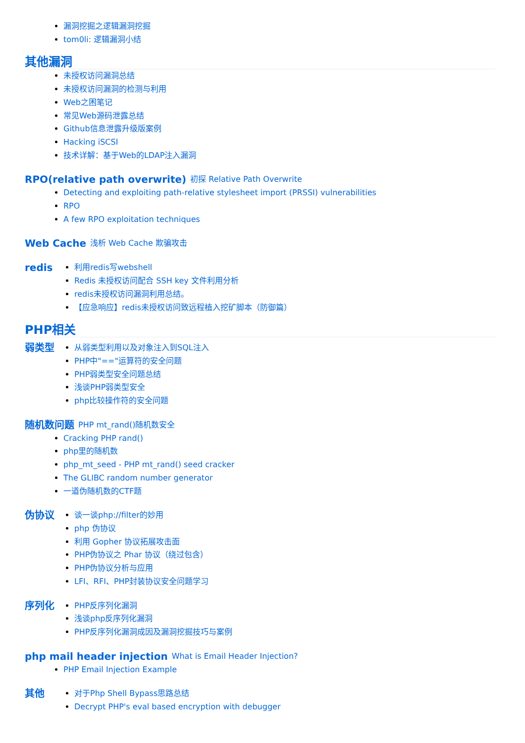漏洞挖掘之逻辑漏洞挖掘
tom0li: 逻辑漏洞小结
其他漏洞
未授权访问漏洞总结
未授权访问漏洞的检测与利用
Web之困笔记
常见Web源码泄露总结
Github信息泄露升级版案例
Hacking iSCSI
技术详解：基于Web的LDAP注入漏洞
RPO(relative path overwrite)
初探 Relative Path Overwrite
Detecting and exploiting path-relative stylesheet import (PRSSI) vulnerabilities
RPO
A few RPO exploitation techniques
Web Cache
浅析 Web Cache 欺骗攻击
redis
利用redis写webshell
Redis 未授权访问配合 SSH key 文件利用分析
redis未授权访问漏洞利用总结。
【应急响应】redis未授权访问致远程植入挖矿脚本（防御篇）
PHP相关
弱类型
从弱类型利用以及对象注入到SQL注入
PHP中"=="运算符的安全问题
PHP弱类型安全问题总结
浅谈PHP弱类型安全
php比较操作符的安全问题
随机数问题
PHP mt_rand()随机数安全
Cracking PHP rand()
php里的随机数
php_mt_seed - PHP mt_rand() seed cracker
The GLIBC random number generator
一道伪随机数的CTF题
伪协议
谈一谈php://filter的妙用
php 伪协议
利用 Gopher 协议拓展攻击面
PHP伪协议之 Phar 协议（绕过包含）
PHP伪协议分析与应用
LFI、RFI、PHP封装协议安全问题学习
序列化
PHP反序列化漏洞
浅谈php反序列化漏洞
PHP反序列化漏洞成因及漏洞挖掘技巧与案例
php mail header injection
What is Email Header Injection?
PHP Email Injection Example
其他
对于Php Shell Bypass思路总结
Decrypt PHP's eval based encryption with debugger